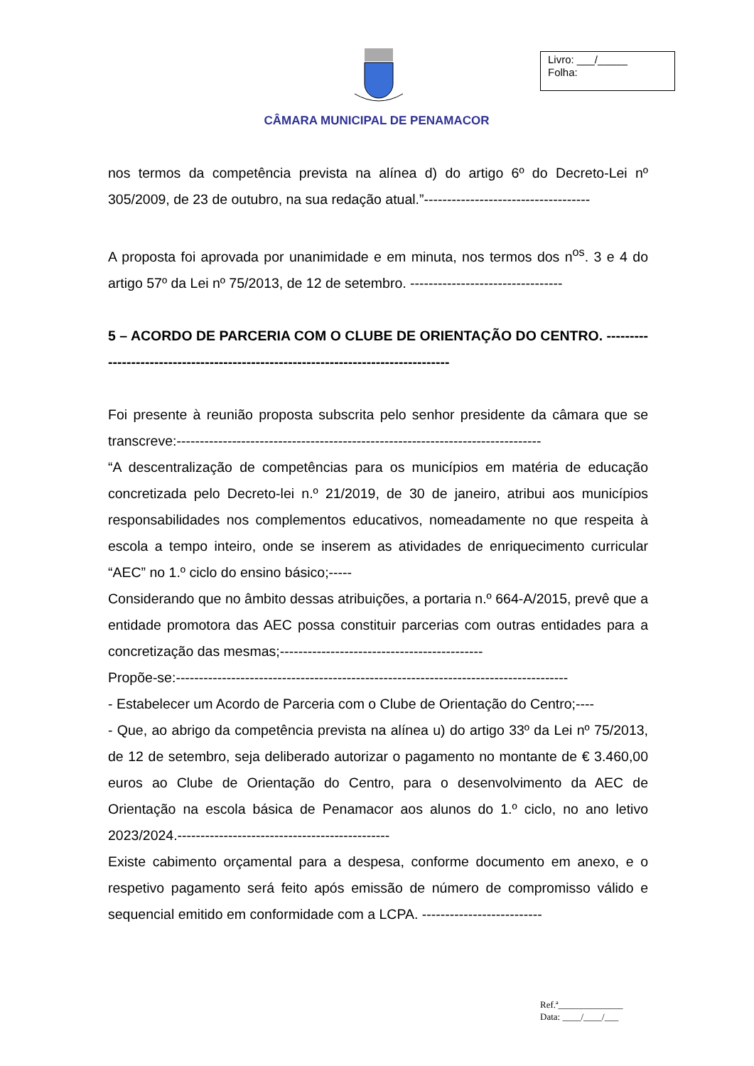CÂMARA MUNICIPAL DE PENAMACOR
Livro: ___/_____
Folha:
nos termos da competência prevista na alínea d) do artigo 6º do Decreto-Lei nº 305/2009, de 23 de outubro, na sua redação atual.”------------------------------------
A proposta foi aprovada por unanimidade e em minuta, nos termos dos n<sup>os</sup>. 3 e 4 do artigo 57º da Lei nº 75/2013, de 12 de setembro. ---------------------------------
5 – ACORDO DE PARCERIA COM O CLUBE DE ORIENTAÇÃO DO CENTRO. -----------------------------------------------------------------------------------
Foi presente à reunião proposta subscrita pelo senhor presidente da câmara que se transcreve:-------------------------------------------------------------------------------
“A descentralização de competências para os municípios em matéria de educação concretizada pelo Decreto-lei n.º 21/2019, de 30 de janeiro, atribui aos municípios responsabilidades nos complementos educativos, nomeadamente no que respeita à escola a tempo inteiro, onde se inserem as atividades de enriquecimento curricular “AEC” no 1.º ciclo do ensino básico;-----
Considerando que no âmbito dessas atribuições, a portaria n.º 664-A/2015, prevê que a entidade promotora das AEC possa constituir parcerias com outras entidades para a concretização das mesmas;--------------------------------------------
Propõe-se:-------------------------------------------------------------------------------------
- Estabelecer um Acordo de Parceria com o Clube de Orientação do Centro;----
- Que, ao abrigo da competência prevista na alínea u) do artigo 33º da Lei nº 75/2013, de 12 de setembro, seja deliberado autorizar o pagamento no montante de € 3.460,00 euros ao Clube de Orientação do Centro, para o desenvolvimento da AEC de Orientação na escola básica de Penamacor aos alunos do 1.º ciclo, no ano letivo 2023/2024.----------------------------------------------
Existe cabimento orçamental para a despesa, conforme documento em anexo, e o respetivo pagamento será feito após emissão de número de compromisso válido e sequencial emitido em conformidade com a LCPA. --------------------------
Ref.ª______________
Data: ____/____/___